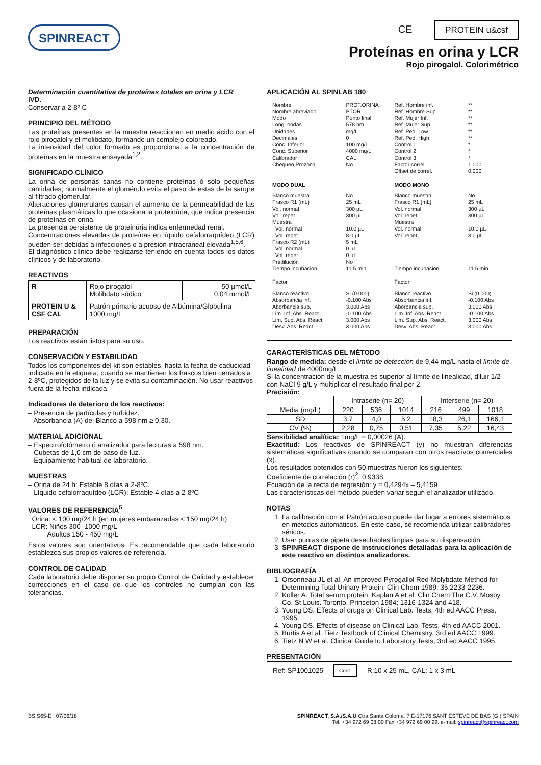SPINREACT
CE PROTEIN u&csf
Proteínas en orina y LCR
Rojo pirogalol. Colorimétrico
Determinación cuantitativa de proteínas totales en orina y LCR
IVD.
Conservar a 2-8º C
PRINCIPIO DEL MÉTODO
Las proteínas presentes en la muestra reaccionan en medio ácido con el rojo pirogalol y el molibdato, formando un complejo coloreado.
La intensidad del color formado es proporcional a la concentración de proteínas en la muestra ensayada<sup>1,2</sup>.
SIGNIFICADO CLÍNICO
La orina de personas sanas no contiene proteínas ó sólo pequeñas cantidades; normalmente el glomérulo evita el paso de estas de la sangre al filtrado glomerular.
Alteraciones glomerulares causan el aumento de la permeabilidad de las proteínas plasmáticas lo que ocasiona la proteinúria, que indica presencia de proteínas en orina.
La presencia persistente de proteinúria indica enfermedad renal.
Concentraciones elevadas de proteínas en líquido cefalorraquídeo (LCR) pueden ser debidas a infecciones o a presión intracraneal elevada<sup>1,5,6</sup>.
El diagnóstico clínico debe realizarse teniendo en cuenta todos los datos clínicos y de laboratorio.
REACTIVOS
| R | Rojo pirogalol Molibdato sódico | 50 µmol/L 0,04 mmol/L |
| PROTEIN U & CSF CAL | Patrón primario acuoso de Albúmina/Globulina 1000 mg/L | |
PREPARACIÓN
Los reactivos están listos para su uso.
CONSERVACIÓN Y ESTABILIDAD
Todos los componentes del kit son estables, hasta la fecha de caducidad indicada en la etiqueta, cuando se mantienen los frascos bien cerrados a 2-8ºC, protegidos de la luz y se evita su contaminación. No usar reactivos fuera de la fecha indicada.
Indicadores de deterioro de los reactivos:
– Presencia de partículas y turbidez.
– Absorbancia (A) del Blanco a 598 nm ≥ 0,30.
MATERIAL ADICIONAL
– Espectrofotómetro ó analizador para lecturas a 598 nm.
– Cubetas de 1,0 cm de paso de luz.
– Equipamiento habitual de laboratorio.
MUESTRAS
– Orina de 24 h: Estable 8 días a 2-8ºC.
– Líquido cefalorraquídeo (LCR): Estable 4 días a 2-8ºC
VALORES DE REFERENCIA<sup>5</sup>
Orina: < 100 mg/24 h (en mujeres embarazadas < 150 mg/24 h)
LCR: Niños 300 -1000 mg/L
Adultos 150 - 450 mg/L
Estos valores son orientativos. Es recomendable que cada laboratorio establezca sus propios valores de referencia.
CONTROL DE CALIDAD
Cada laboratorio debe disponer su propio Control de Calidad y establecer correcciones en el caso de que los controles no cumplan con las tolerancias.
APLICACIÓN AL SPINLAB 180
| Nombre Nombre abreviado Modo Long. ondas Unidades Decimales Conc. Inferior Conc. Superior Calibrador Chequeo Prozona | PROT.ORINA PTOR Punto final 578 nm mg/L 0 100 mg/L 4000 mg/L CAL No | Ref. Hombre inf. Ref. Hombre Sup. Ref. Mujer Inf. Ref. Mujer Sup. Ref. Ped. Low Ref. Ped. High Control 1 Control 2 Control 3 Factor correl. Offset de correl. | ** ** ** ** ** ** * * * 1.000 0.000 |
| MODO DUAL | | MODO MONO | |
| Blanco muestra Frasco R1 (mL) Vol. normal Vol. repet. Muestra Vol. normal Vol. repet. Frasco R2 (mL) Vol. normal Vol. repet. Predilución Tiempo incubacion Factor | No 25 mL 300 µL 300 µL 10.0 µL 8.0 µL 5 mL 0 µL 0 µL No 11.5 min. | Blanco muestra Frasco R1 (mL) Vol. normal Vol. repet. Muestra Vol. normal Vol. repet. Tiempo incubacion Factor | No 25 mL 300 µL 300 µL 10.0 µL 8.0 µL 11.5 min. |
| Blanco reactivo Absorbancia inf. Aborbancia sup. Lim. Inf. Abs. React. Lim. Sup. Abs. React. Desv. Abs. React. | Si (0.000) -0.100 Abs 3.000 Abs -0.100 Abs 3.000 Abs 3.000 Abs | Blanco reactivo Absorbancia inf. Aborbancia sup. Lim. Inf. Abs. React. Lim. Sup. Abs. React. Desv. Abs. React. | Si (0.000) -0.100 Abs 3.000 Abs -0.100 Abs 3.000 Abs 3.000 Abs |
CARACTERÍSTICAS DEL MÉTODO
Rango de medida: desde el límite de detección de 9,44 mg/L hasta el límite de linealidad de 4000mg/L.
Si la concentración de la muestra es superior al límite de linealidad, diluir 1/2 con NaCl 9 g/L y multiplicar el resultado final por 2.
Precisión:
| | Intraserie (n= 20) | | | Interserie (n= 20) | | |
| --- | --- | --- | --- | --- | --- | --- |
| Media (mg/L) | 220 | 536 | 1014 | 216 | 499 | 1018 |
| SD | 3,7 | 4,0 | 5,2 | 18,3 | 26,1 | 166,1 |
| CV (%) | 2,28 | 0,75 | 0,51 | 7,35 | 5,22 | 16,43 |
Sensibilidad analítica: 1mg/L = 0,00026 (A).
Exactitud: Los reactivos de SPINREACT (y) no muestran diferencias sistemáticas significativas cuando se comparan con otros reactivos comerciales (x).
Los resultados obtenidos con 50 muestras fueron los siguientes:
Coeficiente de correlación (r)<sup>2</sup>: 0,9338
Ecuación de la recta de regresión: y = 0,4294x – 5,4159
Las características del método pueden variar según el analizador utilizado.
NOTAS
1. La calibración con el Patrón acuoso puede dar lugar a errores sistemáticos en métodos automáticos. En este caso, se recomienda utilizar calibradores séricos.
2. Usar puntas de pipeta desechables limpias para su dispensación.
3. SPINREACT dispone de instrucciones detalladas para la aplicación de este reactivo en distintos analizadores.
BIBLIOGRAFÍA
1. Orsonneau JL et al. An improved Pyrogallol Red-Molybdate Method for Determining Total Urinary Protein. Clin Chem 1989; 35:2233-2236.
2. Koller A. Total serum protein. Kaplan A et al. Clin Chem The C.V. Mosby Co. St Louis. Toronto. Princeton 1984; 1316-1324 and 418.
3. Young DS. Effects of drugs on Clinical Lab. Tests, 4th ed AACC Press, 1995.
4. Young DS. Effects of disease on Clinical Lab. Tests, 4th ed AACC 2001.
5. Burtis A et al. Tietz Textbook of Clinical Chemistry, 3rd ed AACC 1999.
6. Tietz N W et al. Clinical Guide to Laboratory Tests, 3rd ed AACC 1995.
PRESENTACIÓN
Ref: SP1001025 Cont. R:10 x 25 mL, CAL: 1 x 3 mL
BSIS65-E 07/06/18 SPINREACT, S.A./S.A.U Ctra.Santa Coloma, 7 E-17176 SANT ESTEVE DE BAS (GI) SPAIN
Tel. +34 972 69 08 00 Fax +34 972 69 00 99. e-mail: spinreact@spinreact.com